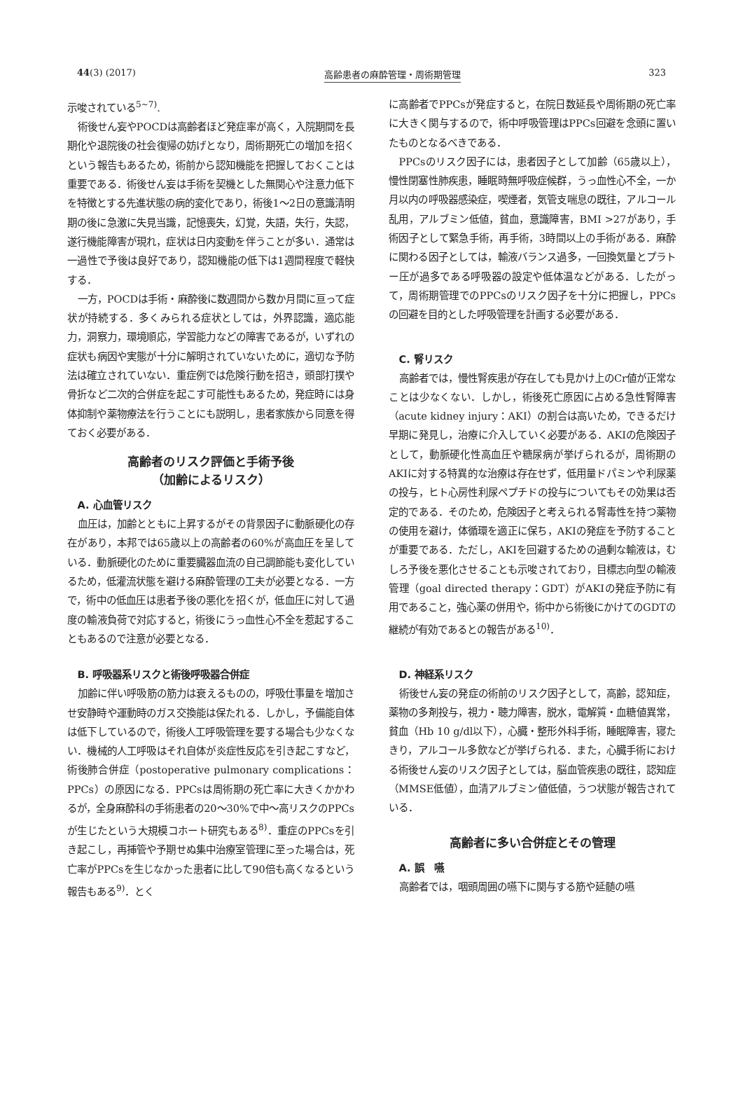44(3) (2017) 高齢患者の麻酔管理・周術期管理 323
示唆されている<sup>5~7)</sup>.
術後せん妄やPOCDは高齢者ほど発症率が高く，入院期間を長期化や退院後の社会復帰の妨げとなり，周術期死亡の増加を招くという報告もあるため，術前から認知機能を把握しておくことは重要である．術後せん妄は手術を契機とした無関心や注意力低下を特徴とする先進状態の病的変化であり，術後1～2日の意識清明期の後に急激に失見当識，記憶喪失，幻覚，失語，失行，失認，遂行機能障害が現れ，症状は日内変動を伴うことが多い．通常は一過性で予後は良好であり，認知機能の低下は1週間程度で軽快する．
一方，POCDは手術・麻酔後に数週間から数か月間に亘って症状が持続する．多くみられる症状としては，外界認識，適応能力，洞察力，環境順応，学習能力などの障害であるが，いずれの症状も病因や実態が十分に解明されていないために，適切な予防法は確立されていない．重症例では危険行動を招き，頭部打撲や骨折など二次的合併症を起こす可能性もあるため，発症時には身体抑制や薬物療法を行うことにも説明し，患者家族から同意を得ておく必要がある．
高齢者のリスク評価と手術予後
（加齢によるリスク）
A. 心血管リスク
血圧は，加齢とともに上昇するがその背景因子に動脈硬化の存在があり，本邦では65歳以上の高齢者の60%が高血圧を呈している．動脈硬化のために重要臓器血流の自己調節能も変化しているため，低灌流状態を避ける麻酔管理の工夫が必要となる．一方で，術中の低血圧は患者予後の悪化を招くが，低血圧に対して過度の輸液負荷で対応すると，術後にうっ血性心不全を惹起することもあるので注意が必要となる．
B. 呼吸器系リスクと術後呼吸器合併症
加齢に伴い呼吸筋の筋力は衰えるものの，呼吸仕事量を増加させ安静時や運動時のガス交換能は保たれる．しかし，予備能自体は低下しているので，術後人工呼吸管理を要する場合も少なくない．機械的人工呼吸はそれ自体が炎症性反応を引き起こすなど，術後肺合併症（postoperative pulmonary complications：PPCs）の原因になる．PPCsは周術期の死亡率に大きくかかわるが，全身麻酔科の手術患者の20～30%で中～高リスクのPPCsが生じたという大規模コホート研究もある<sup>8)</sup>．重症のPPCsを引き起こし，再挿管や予期せぬ集中治療室管理に至った場合は，死亡率がPPCsを生じなかった患者に比して90倍も高くなるという報告もある<sup>9)</sup>．とく
に高齢者でPPCsが発症すると，在院日数延長や周術期の死亡率に大きく関与するので，術中呼吸管理はPPCs回避を念頭に置いたものとなるべきである．
PPCsのリスク因子には，患者因子として加齢（65歳以上），慢性閉塞性肺疾患，睡眠時無呼吸症候群，うっ血性心不全，一か月以内の呼吸器感染症，喫煙者，気管支喘息の既往，アルコール乱用，アルブミン低値，貧血，意識障害，BMI >27があり，手術因子として緊急手術，再手術，3時間以上の手術がある．麻酔に関わる因子としては，輸液バランス過多，一回換気量とプラトー圧が過多である呼吸器の設定や低体温などがある．したがって，周術期管理でのPPCsのリスク因子を十分に把握し，PPCsの回避を目的とした呼吸管理を計画する必要がある．
C. 腎リスク
高齢者では，慢性腎疾患が存在しても見かけ上のCr値が正常なことは少なくない．しかし，術後死亡原因に占める急性腎障害（acute kidney injury：AKI）の割合は高いため，できるだけ早期に発見し，治療に介入していく必要がある．AKIの危険因子として，動脈硬化性高血圧や糖尿病が挙げられるが，周術期のAKIに対する特異的な治療は存在せず，低用量ドパミンや利尿薬の投与，ヒト心房性利尿ペプチドの投与についてもその効果は否定的である．そのため，危険因子と考えられる腎毒性を持つ薬物の使用を避け，体循環を適正に保ち，AKIの発症を予防することが重要である．ただし，AKIを回避するための過剰な輸液は，むしろ予後を悪化させることも示唆されており，目標志向型の輸液管理（goal directed therapy：GDT）がAKIの発症予防に有用であること，強心薬の併用や，術中から術後にかけてのGDTの継続が有効であるとの報告がある<sup>10)</sup>．
D. 神経系リスク
術後せん妄の発症の術前のリスク因子として，高齢，認知症，薬物の多剤投与，視力・聴力障害，脱水，電解質・血糖値異常，貧血（Hb 10 g/dl以下），心臓・整形外科手術，睡眠障害，寝たきり，アルコール多飲などが挙げられる．また，心臓手術における術後せん妄のリスク因子としては，脳血管疾患の既往，認知症（MMSE低値），血清アルブミン値低値，うつ状態が報告されている．
高齢者に多い合併症とその管理
A. 誤　嚥
高齢者では，咽頭周囲の嚥下に関与する筋や延髄の嚥